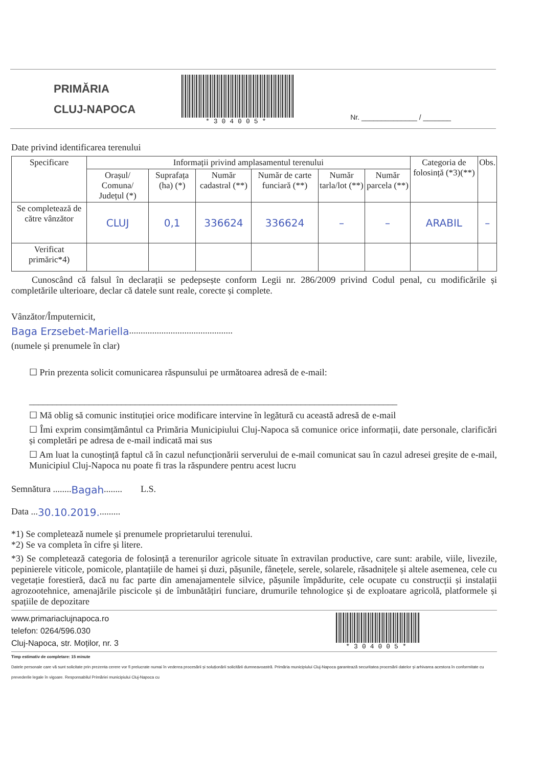PRIMĂRIA
CLUJ-NAPOCA
*304005*
Nr. ______________ / _______
Date privind identificarea terenului
| Specificare | Informații privind amplasamentul terenului | | | | | | Categoria de folosință (*3)(**) | Obs. |
| --- | --- | --- | --- | --- | --- | --- | --- | --- |
| | Orașul/ Comuna/ Județul (*) | Suprafața (ha) (*) | Număr cadastral (**) | Număr de carte funciară (**) | Număr tarla/lot (**) | Număr parcela (**) | | |
| Se completează de către vânzător | CLUJ | 0,1 | 336624 | 336624 | – | – | ARABIL | – |
| Verificat primăric*4) | | | | | | | | |
Cunoscând că falsul în declarații se pedepsește conform Legii nr. 286/2009 privind Codul penal, cu modificările și completările ulterioare, declar că datele sunt reale, corecte și complete.
Vânzător/Împuternicit,
Baga Erzsebet-Mariella.............................................
(numele și prenumele în clar)
☐ Prin prezenta solicit comunicarea răspunsului pe următoarea adresă de e-mail:
________________________________________________________________________________
☐ Mă oblig să comunic instituției orice modificare intervine în legătură cu această adresă de e-mail
☐ Îmi exprim consimțământul ca Primăria Municipiului Cluj-Napoca să comunice orice informații, date personale, clarificări și completări pe adresa de e-mail indicată mai sus
☐ Am luat la cunoștință faptul că în cazul nefuncționării serverului de e-mail comunicat sau în cazul adresei greșite de e-mail, Municipiul Cluj-Napoca nu poate fi tras la răspundere pentru acest lucru
Semnătura ........Bagah........ L.S.
Data ...30.10.2019..........
*1) Se completează numele și prenumele proprietarului terenului.
*2) Se va completa în cifre și litere.
*3) Se completează categoria de folosință a terenurilor agricole situate în extravilan productive, care sunt: arabile, viile, livezile, pepinierele viticole, pomicole, plantațiile de hamei și duzi, pășunile, fânețele, serele, solarele, răsadnițele și altele asemenea, cele cu vegetație forestieră, dacă nu fac parte din amenajamentele silvice, pășunile împădurite, cele ocupate cu construcții și instalații agrozootehnice, amenajările piscicole și de îmbunătățiri funciare, drumurile tehnologice și de exploatare agricolă, platformele și spațiile de depozitare
www.primariaclujnapoca.ro
telefon: 0264/596.030
Cluj-Napoca, str. Moților, nr. 3
*304005*
Timp estimativ de completare: 15 minute
Datele personale care vă sunt solicitate prin prezenta cerere vor fi prelucrate numai în vederea procesării și soluționării solicitării dumneavoastră. Primăria municipiului Cluj-Napoca garantează securitatea procesării datelor și arhivarea acestora în conformitate cu prevederile legale în vigoare. Responsabilul Primăriei municipiului Cluj-Napoca cu